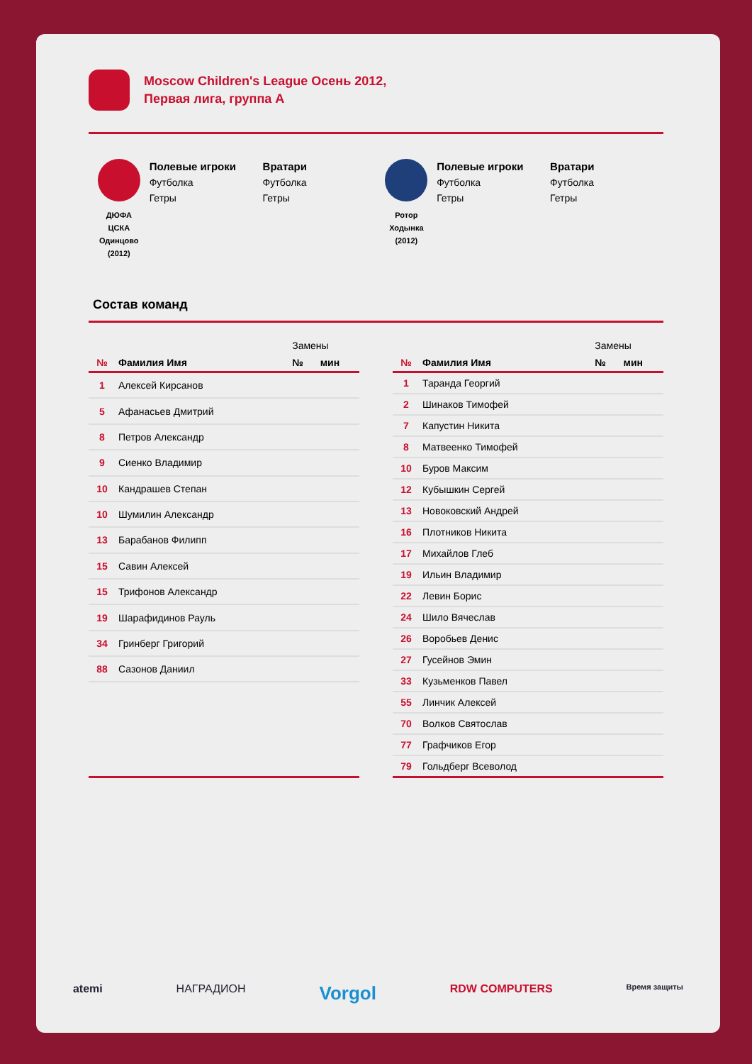Moscow Children's League Осень 2012,
Первая лига, группа А
ДЮФА
ЦСКА
Одинцово
(2012)
Полевые игроки
Футболка
Гетры
Вратари
Футболка
Гетры
Ротор
Ходынка
(2012)
Полевые игроки
Футболка
Гетры
Вратари
Футболка
Гетры
Состав команд
| | | Замены | |
| --- | --- | --- | --- |
| № | Фамилия Имя | № | мин |
| 1 | Алексей Кирсанов | | |
| 5 | Афанасьев Дмитрий | | |
| 8 | Петров Александр | | |
| 9 | Сиенко Владимир | | |
| 10 | Кандрашев Степан | | |
| 10 | Шумилин Александр | | |
| 13 | Барабанов Филипп | | |
| 15 | Савин Алексей | | |
| 15 | Трифонов Александр | | |
| 19 | Шарафидинов Рауль | | |
| 34 | Гринберг Григорий | | |
| 88 | Сазонов Даниил | | |
| | | Замены | |
| --- | --- | --- | --- |
| № | Фамилия Имя | № | мин |
| 1 | Таранда Георгий | | |
| 2 | Шинаков Тимофей | | |
| 7 | Капустин Никита | | |
| 8 | Матвеенко Тимофей | | |
| 10 | Буров Максим | | |
| 12 | Кубышкин Сергей | | |
| 13 | Новоковский Андрей | | |
| 16 | Плотников Никита | | |
| 17 | Михайлов Глеб | | |
| 19 | Ильин Владимир | | |
| 22 | Левин Борис | | |
| 24 | Шило Вячеслав | | |
| 26 | Воробьев Денис | | |
| 27 | Гусейнов Эмин | | |
| 33 | Кузьменков Павел | | |
| 55 | Линчик Алексей | | |
| 70 | Волков Святослав | | |
| 77 | Графчиков Егор | | |
| 79 | Гольдберг Всеволод | | |
atemi НАГРАДИОН Vorgol RDW COMPUTERS Время защиты